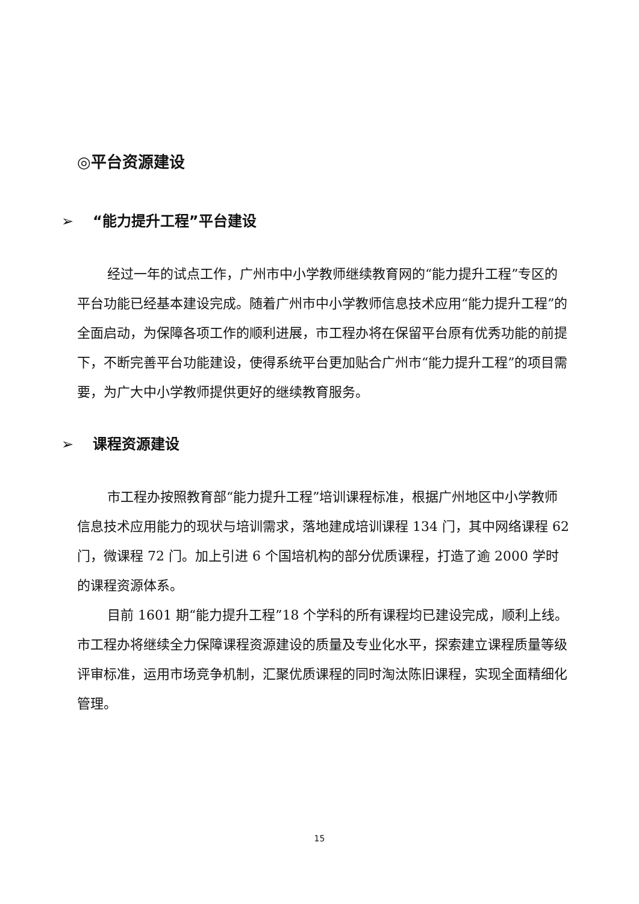◎平台资源建设
➢ “能力提升工程”平台建设
经过一年的试点工作，广州市中小学教师继续教育网的“能力提升工程”专区的平台功能已经基本建设完成。随着广州市中小学教师信息技术应用“能力提升工程”的全面启动，为保障各项工作的顺利进展，市工程办将在保留平台原有优秀功能的前提下，不断完善平台功能建设，使得系统平台更加贴合广州市“能力提升工程”的项目需要，为广大中小学教师提供更好的继续教育服务。
➢ 课程资源建设
市工程办按照教育部“能力提升工程”培训课程标准，根据广州地区中小学教师信息技术应用能力的现状与培训需求，落地建成培训课程 134 门，其中网络课程 62 门，微课程 72 门。加上引进 6 个国培机构的部分优质课程，打造了逾 2000 学时的课程资源体系。
目前 1601 期“能力提升工程”18 个学科的所有课程均已建设完成，顺利上线。市工程办将继续全力保障课程资源建设的质量及专业化水平，探索建立课程质量等级评审标准，运用市场竞争机制，汇聚优质课程的同时淘汰陈旧课程，实现全面精细化管理。
15